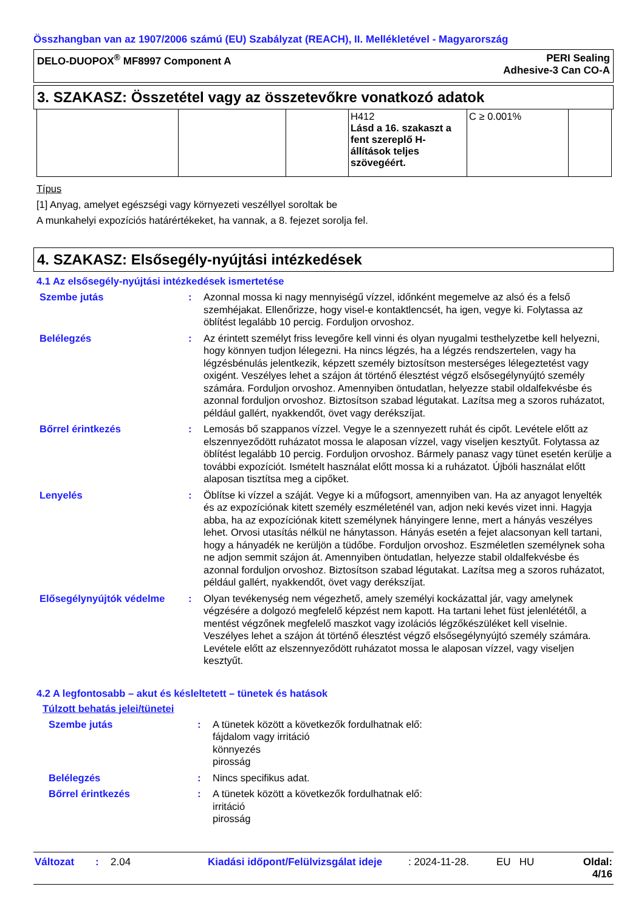Összhangban van az 1907/2006 számú (EU) Szabályzat (REACH), II. Mellékletével - Magyarország
DELO-DUOPOX<sup>®</sup> MF8997 Component A PERI Sealing
Adhesive-3 Can CO-A
3. SZAKASZ: Összetétel vagy az összetevőkre vonatkozó adatok
| | | | H412 Lásd a 16. szakaszt a fent szereplő H-állítások teljes szövegéért. | C ≥ 0.001% | |
Típus
[1] Anyag, amelyet egészségi vagy környezeti veszéllyel soroltak be
A munkahelyi expozíciós határértékeket, ha vannak, a 8. fejezet sorolja fel.
4. SZAKASZ: Elsősegély-nyújtási intézkedések
4.1 Az elsősegély-nyújtási intézkedések ismertetése
| Szembe jutás | : | Azonnal mossa ki nagy mennyiségű vízzel, időnként megemelve az alsó és a felső szemhéjakat. Ellenőrizze, hogy visel-e kontaktlencsét, ha igen, vegye ki. Folytassa az öblítést legalább 10 percig. Forduljon orvoshoz. |
| Belélegzés | : | Az érintett személyt friss levegőre kell vinni és olyan nyugalmi testhelyzetbe kell helyezni, hogy könnyen tudjon lélegezni. Ha nincs légzés, ha a légzés rendszertelen, vagy ha légzésbénulás jelentkezik, képzett személy biztosítson mesterséges lélegeztetést vagy oxigént. Veszélyes lehet a szájon át történő élesztést végző elsősegélynyújtó személy számára. Forduljon orvoshoz. Amennyiben öntudatlan, helyezze stabil oldalfekvésbe és azonnal forduljon orvoshoz. Biztosítson szabad légutakat. Lazítsa meg a szoros ruházatot, például gallért, nyakkendőt, övet vagy derékszíjat. |
| Bőrrel érintkezés | : | Lemosás bő szappanos vízzel. Vegye le a szennyezett ruhát és cipőt. Levétele előtt az elszennyeződött ruházatot mossa le alaposan vízzel, vagy viseljen kesztyűt. Folytassa az öblítést legalább 10 percig. Forduljon orvoshoz. Bármely panasz vagy tünet esetén kerülje a további expozíciót. Ismételt használat előtt mossa ki a ruházatot. Újbóli használat előtt alaposan tisztítsa meg a cipőket. |
| Lenyelés | : | Öblítse ki vízzel a száját. Vegye ki a műfogsort, amennyiben van. Ha az anyagot lenyelték és az expozíciónak kitett személy eszméleténél van, adjon neki kevés vizet inni. Hagyja abba, ha az expozíciónak kitett személynek hányingere lenne, mert a hányás veszélyes lehet. Orvosi utasítás nélkül ne hánytasson. Hányás esetén a fejet alacsonyan kell tartani, hogy a hányadék ne kerüljön a tüdőbe. Forduljon orvoshoz. Eszméletlen személynek soha ne adjon semmit szájon át. Amennyiben öntudatlan, helyezze stabil oldalfekvésbe és azonnal forduljon orvoshoz. Biztosítson szabad légutakat. Lazítsa meg a szoros ruházatot, például gallért, nyakkendőt, övet vagy derékszíjat. |
| Elősegélynyújtók védelme | : | Olyan tevékenység nem végezhető, amely személyi kockázattal jár, vagy amelynek végzésére a dolgozó megfelelő képzést nem kapott. Ha tartani lehet füst jelenlététől, a mentést végzőnek megfelelő maszkot vagy izolációs légzőkészüléket kell viselnie. Veszélyes lehet a szájon át történő élesztést végző elsősegélynyújtó személy számára. Levétele előtt az elszennyeződött ruházatot mossa le alaposan vízzel, vagy viseljen kesztyűt. |
4.2 A legfontosabb – akut és késleltetett – tünetek és hatások
Túlzott behatás jelei/tünetei
| Szembe jutás | : | A tünetek között a következők fordulhatnak elő: fájdalom vagy irritáció könnyezés pirosság |
| Belélegzés | : | Nincs specifikus adat. |
| Bőrrel érintkezés | : | A tünetek között a következők fordulhatnak elő: irritáció pirosság |
Változat: 2.04 Kiadási időpont/Felülvizsgálat ideje: 2024-11-28. EU HU Oldal: 4/16